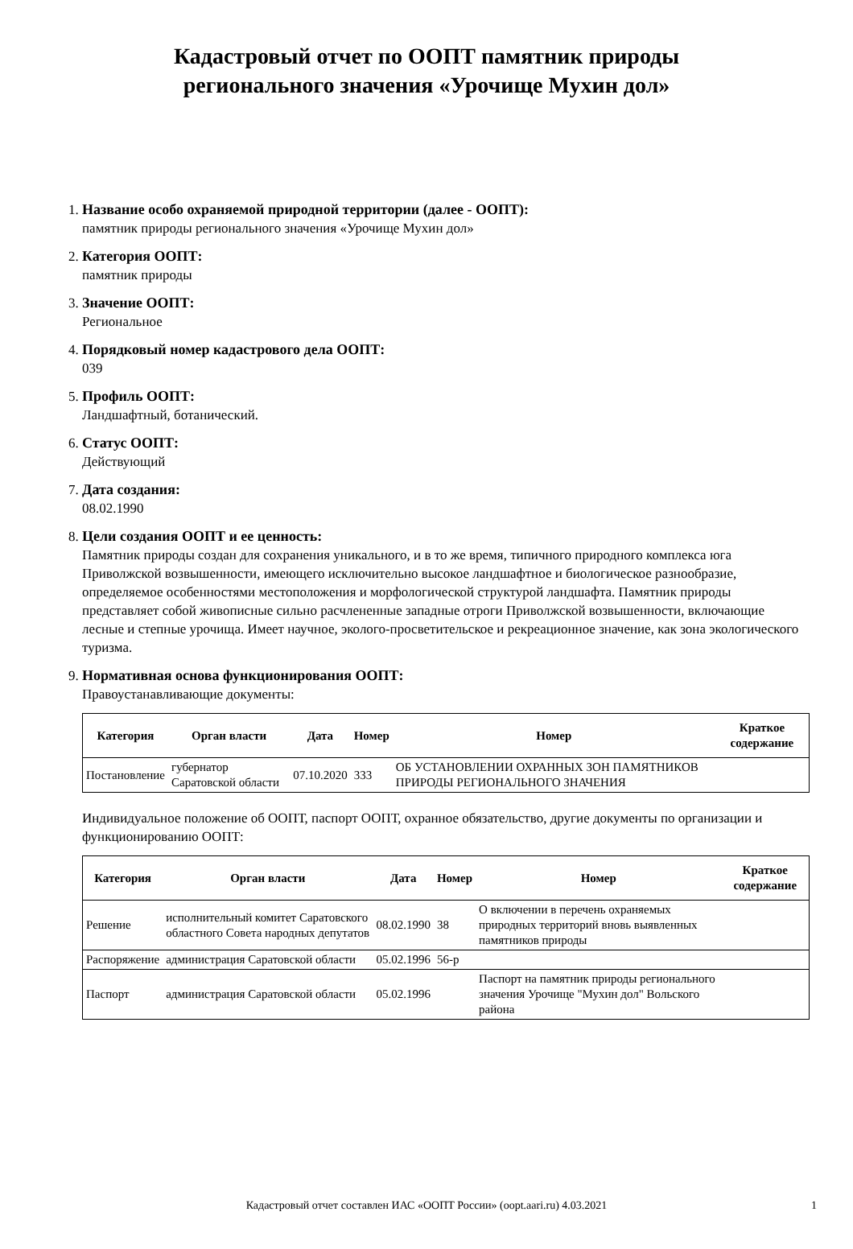Кадастровый отчет по ООПТ памятник природы
регионального значения «Урочище Мухин дол»
1. Название особо охраняемой природной территории (далее - ООПТ):
памятник природы регионального значения «Урочище Мухин дол»
2. Категория ООПТ:
памятник природы
3. Значение ООПТ:
Региональное
4. Порядковый номер кадастрового дела ООПТ:
039
5. Профиль ООПТ:
Ландшафтный, ботанический.
6. Статус ООПТ:
Действующий
7. Дата создания:
08.02.1990
8. Цели создания ООПТ и ее ценность:
Памятник природы создан для сохранения уникального, и в то же время, типичного природного комплекса юга Приволжской возвышенности, имеющего исключительно высокое ландшафтное и биологическое разнообразие, определяемое особенностями местоположения и морфологической структурой ландшафта. Памятник природы представляет собой живописные сильно расчлененные западные отроги Приволжской возвышенности, включающие лесные и степные урочища. Имеет научное, эколого-просветительское и рекреационное значение, как зона экологического туризма.
9. Нормативная основа функционирования ООПТ:
Правоустанавливающие документы:
| Категория | Орган власти | Дата | Номер | Номер | Краткое содержание |
| --- | --- | --- | --- | --- | --- |
| Постановление | губернатор Саратовской области | 07.10.2020 | 333 | ОБ УСТАНОВЛЕНИИ ОХРАННЫХ ЗОН ПАМЯТНИКОВ ПРИРОДЫ РЕГИОНАЛЬНОГО ЗНАЧЕНИЯ | |
Индивидуальное положение об ООПТ, паспорт ООПТ, охранное обязательство, другие документы по организации и функционированию ООПТ:
| Категория | Орган власти | Дата | Номер | Номер | Краткое содержание |
| --- | --- | --- | --- | --- | --- |
| Решение | исполнительный комитет Саратовского областного Совета народных депутатов | 08.02.1990 | 38 | О включении в перечень охраняемых природных территорий вновь выявленных памятников природы | |
| Распоряжение | администрация Саратовской области | 05.02.1996 | 56-р | | |
| Паспорт | администрация Саратовской области | 05.02.1996 | | Паспорт на памятник природы регионального значения Урочище "Мухин дол" Вольского района | |
Кадастровый отчет составлен ИАС «ООПТ России» (oopt.aari.ru) 4.03.2021 1